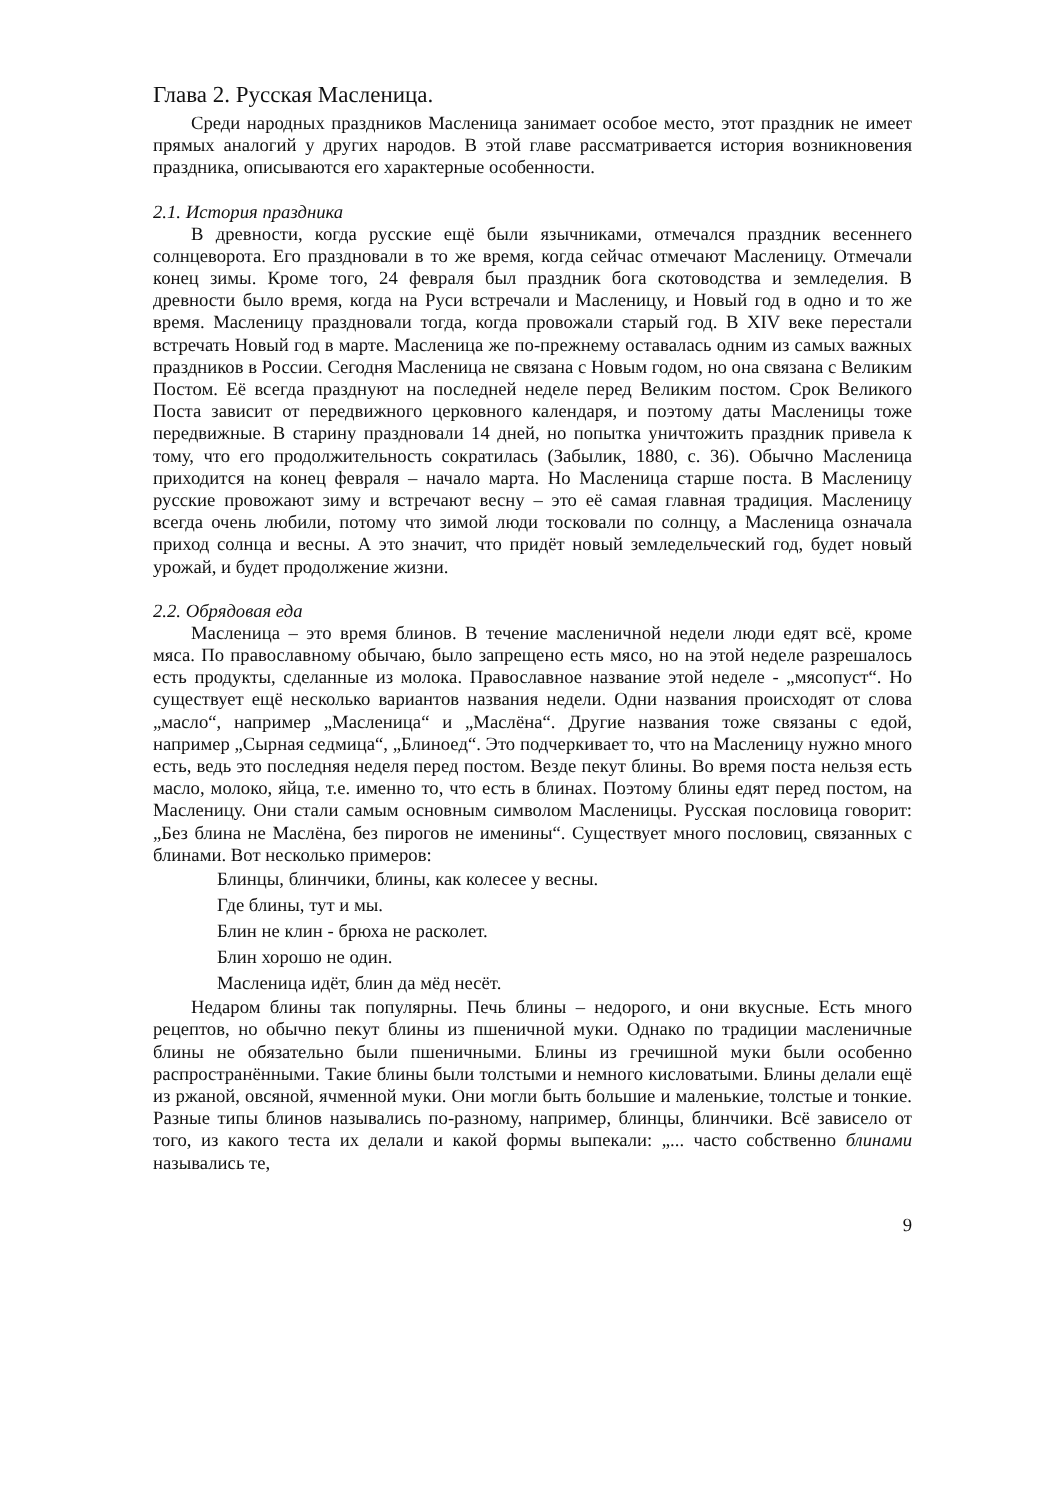Глава 2. Русская Масленица.
Среди народных праздников Масленица занимает особое место, этот праздник не имеет прямых аналогий у других народов. В этой главе рассматривается история возникновения праздника, описываются его характерные особенности.
2.1. История праздника
В древности, когда русские ещё были язычниками, отмечался праздник весеннего солнцеворота. Его праздновали в то же время, когда сейчас отмечают Масленицу. Отмечали конец зимы. Кроме того, 24 февраля был праздник бога скотоводства и земледелия. В древности было время, когда на Руси встречали и Масленицу, и Новый год в одно и то же время. Масленицу праздновали тогда, когда провожали старый год. В XIV веке перестали встречать Новый год в марте. Масленица же по-прежнему оставалась одним из самых важных праздников в России. Сегодня Масленица не связана с Новым годом, но она связана с Великим Постом. Её всегда празднуют на последней неделе перед Великим постом. Срок Великого Поста зависит от передвижного церковного календаря, и поэтому даты Масленицы тоже передвижные. В старину праздновали 14 дней, но попытка уничтожить праздник привела к тому, что его продолжительность сократилась (Забылик, 1880, с. 36). Обычно Масленица приходится на конец февраля – начало марта. Но Масленица старше поста. В Масленицу русские провожают зиму и встречают весну – это её самая главная традиция. Масленицу всегда очень любили, потому что зимой люди тосковали по солнцу, а Масленица означала приход солнца и весны. А это значит, что придёт новый земледельческий год, будет новый урожай, и будет продолжение жизни.
2.2. Обрядовая еда
Масленица – это время блинов. В течение масленичной недели люди едят всё, кроме мяса. По православному обычаю, было запрещено есть мясо, но на этой неделе разрешалось есть продукты, сделанные из молока. Православное название этой неделе - „мясопуст“. Но существует ещё несколько вариантов названия недели. Одни названия происходят от слова „масло“, например „Масленица“ и „Маслёна“. Другие названия тоже связаны с едой, например „Сырная седмица“, „Блиноед“. Это подчеркивает то, что на Масленицу нужно много есть, ведь это последняя неделя перед постом. Везде пекут блины. Во время поста нельзя есть масло, молоко, яйца, т.е. именно то, что есть в блинах. Поэтому блины едят перед постом, на Масленицу. Они стали самым основным символом Масленицы. Русская пословица говорит: „Без блина не Маслёна, без пирогов не именины“. Существует много пословиц, связанных с блинами. Вот несколько примеров:
Блинцы, блинчики, блины, как колесее у весны.
Где блины, тут и мы.
Блин не клин - брюха не расколет.
Блин хорошо не один.
Масленица идёт, блин да мёд несёт.
Недаром блины так популярны. Печь блины – недорого, и они вкусные. Есть много рецептов, но обычно пекут блины из пшеничной муки. Однако по традиции масленичные блины не обязательно были пшеничными. Блины из гречишной муки были особенно распространёнными. Такие блины были толстыми и немного кисловатыми. Блины делали ещё из ржаной, овсяной, ячменной муки. Они могли быть большие и маленькие, толстые и тонкие. Разные типы блинов назывались по-разному, например, блинцы, блинчики. Всё зависело от того, из какого теста их делали и какой формы выпекали: „... часто собственно блинами назывались те,
9